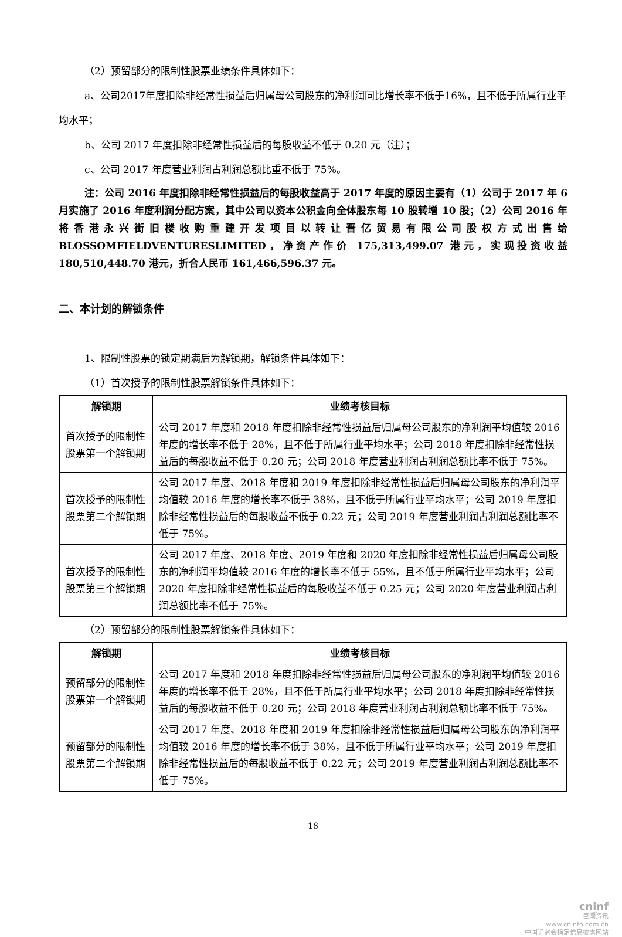（2）预留部分的限制性股票业绩条件具体如下：
a、公司2017年度扣除非经常性损益后归属母公司股东的净利润同比增长率不低于16%，且不低于所属行业平均水平；
b、公司 2017 年度扣除非经常性损益后的每股收益不低于 0.20 元（注）；
c、公司 2017 年度营业利润占利润总额比重不低于 75%。
注：公司 2016 年度扣除非经常性损益后的每股收益高于 2017 年度的原因主要有（1）公司于 2017 年 6 月实施了 2016 年度利润分配方案，其中公司以资本公积金向全体股东每 10 股转增 10 股；（2）公司 2016 年将香港永兴街旧楼收购重建开发项目以转让晋亿贸易有限公司股权方式出售给 BLOSSOMFIELDVENTURESLIMITED，净资产作价 175,313,499.07 港元，实现投资收益 180,510,448.70 港元，折合人民币 161,466,596.37 元。
二、本计划的解锁条件
1、限制性股票的锁定期满后为解锁期，解锁条件具体如下：
（1）首次授予的限制性股票解锁条件具体如下：
| 解锁期 | 业绩考核目标 |
| --- | --- |
| 首次授予的限制性股票第一个解锁期 | 公司 2017 年度和 2018 年度扣除非经常性损益后归属母公司股东的净利润平均值较 2016 年度的增长率不低于 28%，且不低于所属行业平均水平；公司 2018 年度扣除非经常性损益后的每股收益不低于 0.20 元；公司 2018 年度营业利润占利润总额比率不低于 75%。 |
| 首次授予的限制性股票第二个解锁期 | 公司 2017 年度、2018 年度和 2019 年度扣除非经常性损益后归属母公司股东的净利润平均值较 2016 年度的增长率不低于 38%，且不低于所属行业平均水平；公司 2019 年度扣除非经常性损益后的每股收益不低于 0.22 元；公司 2019 年度营业利润占利润总额比率不低于 75%。 |
| 首次授予的限制性股票第三个解锁期 | 公司 2017 年度、2018 年度、2019 年度和 2020 年度扣除非经常性损益后归属母公司股东的净利润平均值较 2016 年度的增长率不低于 55%，且不低于所属行业平均水平；公司 2020 年度扣除非经常性损益后的每股收益不低于 0.25 元；公司 2020 年度营业利润占利润总额比率不低于 75%。 |
（2）预留部分的限制性股票解锁条件具体如下：
| 解锁期 | 业绩考核目标 |
| --- | --- |
| 预留部分的限制性股票第一个解锁期 | 公司 2017 年度和 2018 年度扣除非经常性损益后归属母公司股东的净利润平均值较 2016 年度的增长率不低于 28%，且不低于所属行业平均水平；公司 2018 年度扣除非经常性损益后的每股收益不低于 0.20 元；公司 2018 年度营业利润占利润总额比率不低于 75%。 |
| 预留部分的限制性股票第二个解锁期 | 公司 2017 年度、2018 年度和 2019 年度扣除非经常性损益后归属母公司股东的净利润平均值较 2016 年度的增长率不低于 38%，且不低于所属行业平均水平；公司 2019 年度扣除非经常性损益后的每股收益不低于 0.22 元；公司 2019 年度营业利润占利润总额比率不低于 75%。 |
18
cninf
巨潮资讯
www.cninfo.com.cn
中国证监会指定信息披露网站